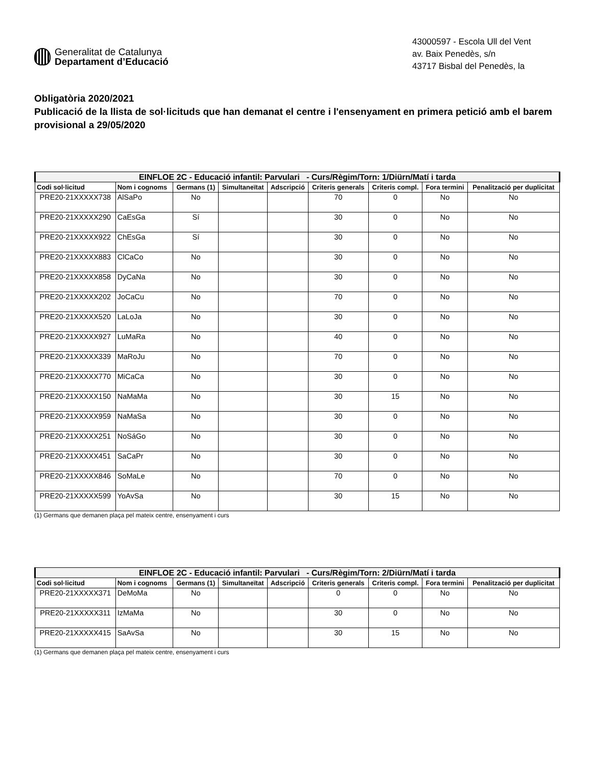Generalitat de Catalunya
Departament d’Educació
43000597 - Escola Ull del Vent
av. Baix Penedès, s/n
43717 Bisbal del Penedès, la
Obligatòria 2020/2021
Publicació de la llista de sol·licituds que han demanat el centre i l'ensenyament en primera petició amb el barem provisional a 29/05/2020
| EINFLOE 2C - Educació infantil: Parvulari - Curs/Règim/Torn: 1/Diürn/Matí i tarda | | | | | | | | |
| Codi sol·licitud | Nom i cognoms | Germans (1) | Simultaneïtat | Adscripció | Criteris generals | Criteris compl. | Fora termini | Penalització per duplicitat |
| PRE20-21XXXXX738 | AlSaPo | No | | | 70 | 0 | No | No |
| PRE20-21XXXXX290 | CaEsGa | Sí | | | 30 | 0 | No | No |
| PRE20-21XXXXX922 | ChEsGa | Sí | | | 30 | 0 | No | No |
| PRE20-21XXXXX883 | ClCaCo | No | | | 30 | 0 | No | No |
| PRE20-21XXXXX858 | DyCaNa | No | | | 30 | 0 | No | No |
| PRE20-21XXXXX202 | JoCaCu | No | | | 70 | 0 | No | No |
| PRE20-21XXXXX520 | LaLoJa | No | | | 30 | 0 | No | No |
| PRE20-21XXXXX927 | LuMaRa | No | | | 40 | 0 | No | No |
| PRE20-21XXXXX339 | MaRoJu | No | | | 70 | 0 | No | No |
| PRE20-21XXXXX770 | MiCaCa | No | | | 30 | 0 | No | No |
| PRE20-21XXXXX150 | NaMaMa | No | | | 30 | 15 | No | No |
| PRE20-21XXXXX959 | NaMaSa | No | | | 30 | 0 | No | No |
| PRE20-21XXXXX251 | NoSáGo | No | | | 30 | 0 | No | No |
| PRE20-21XXXXX451 | SaCaPr | No | | | 30 | 0 | No | No |
| PRE20-21XXXXX846 | SoMaLe | No | | | 70 | 0 | No | No |
| PRE20-21XXXXX599 | YoAvSa | No | | | 30 | 15 | No | No |
(1) Germans que demanen plaça pel mateix centre, ensenyament i curs
| EINFLOE 2C - Educació infantil: Parvulari - Curs/Règim/Torn: 2/Diürn/Matí i tarda | | | | | | | | |
| Codi sol·licitud | Nom i cognoms | Germans (1) | Simultaneïtat | Adscripció | Criteris generals | Criteris compl. | Fora termini | Penalització per duplicitat |
| PRE20-21XXXXX371 | DeMoMa | No | | | 0 | 0 | No | No |
| PRE20-21XXXXX311 | IzMaMa | No | | | 30 | 0 | No | No |
| PRE20-21XXXXX415 | SaAvSa | No | | | 30 | 15 | No | No |
(1) Germans que demanen plaça pel mateix centre, ensenyament i curs